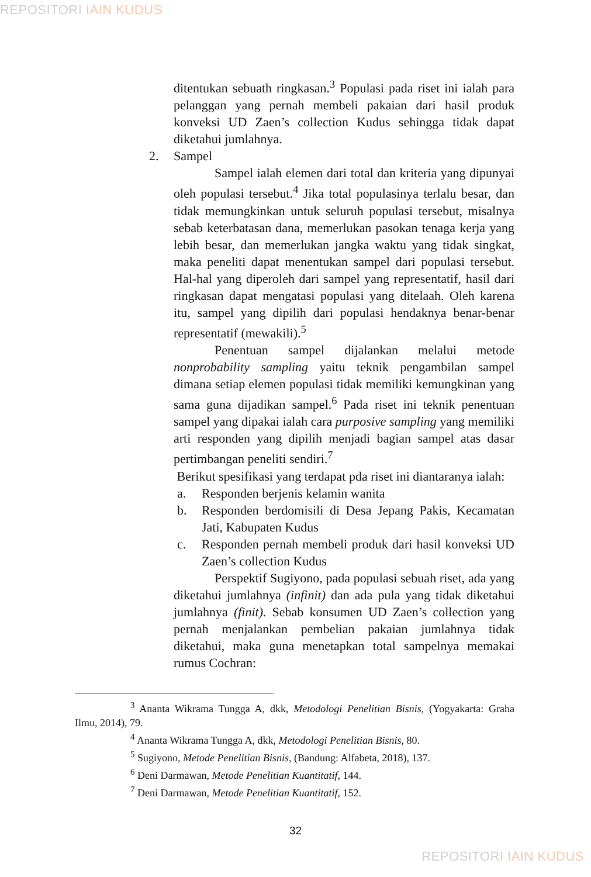REPOSITORI IAIN KUDUS
ditentukan sebuath ringkasan.<sup>3</sup> Populasi pada riset ini ialah para pelanggan yang pernah membeli pakaian dari hasil produk konveksi UD Zaen’s collection Kudus sehingga tidak dapat diketahui jumlahnya.
2. Sampel
Sampel ialah elemen dari total dan kriteria yang dipunyai oleh populasi tersebut.<sup>4</sup> Jika total populasinya terlalu besar, dan tidak memungkinkan untuk seluruh populasi tersebut, misalnya sebab keterbatasan dana, memerlukan pasokan tenaga kerja yang lebih besar, dan memerlukan jangka waktu yang tidak singkat, maka peneliti dapat menentukan sampel dari populasi tersebut. Hal-hal yang diperoleh dari sampel yang representatif, hasil dari ringkasan dapat mengatasi populasi yang ditelaah. Oleh karena itu, sampel yang dipilih dari populasi hendaknya benar-benar representatif (mewakili).<sup>5</sup>
Penentuan sampel dijalankan melalui metode nonprobability sampling yaitu teknik pengambilan sampel dimana setiap elemen populasi tidak memiliki kemungkinan yang sama guna dijadikan sampel.<sup>6</sup> Pada riset ini teknik penentuan sampel yang dipakai ialah cara purposive sampling yang memiliki arti responden yang dipilih menjadi bagian sampel atas dasar pertimbangan peneliti sendiri.<sup>7</sup>
Berikut spesifikasi yang terdapat pda riset ini diantaranya ialah:
a. Responden berjenis kelamin wanita
b. Responden berdomisili di Desa Jepang Pakis, Kecamatan Jati, Kabupaten Kudus
c. Responden pernah membeli produk dari hasil konveksi UD Zaen’s collection Kudus
Perspektif Sugiyono, pada populasi sebuah riset, ada yang diketahui jumlahnya (infinit) dan ada pula yang tidak diketahui jumlahnya (finit). Sebab konsumen UD Zaen’s collection yang pernah menjalankan pembelian pakaian jumlahnya tidak diketahui, maka guna menetapkan total sampelnya memakai rumus Cochran:
<sup>3</sup> Ananta Wikrama Tungga A, dkk, Metodologi Penelitian Bisnis, (Yogyakarta: Graha Ilmu, 2014), 79.
<sup>4</sup> Ananta Wikrama Tungga A, dkk, Metodologi Penelitian Bisnis, 80.
<sup>5</sup> Sugiyono, Metode Penelitian Bisnis, (Bandung: Alfabeta, 2018), 137.
<sup>6</sup> Deni Darmawan, Metode Penelitian Kuantitatif, 144.
<sup>7</sup> Deni Darmawan, Metode Penelitian Kuantitatif, 152.
32
REPOSITORI IAIN KUDUS